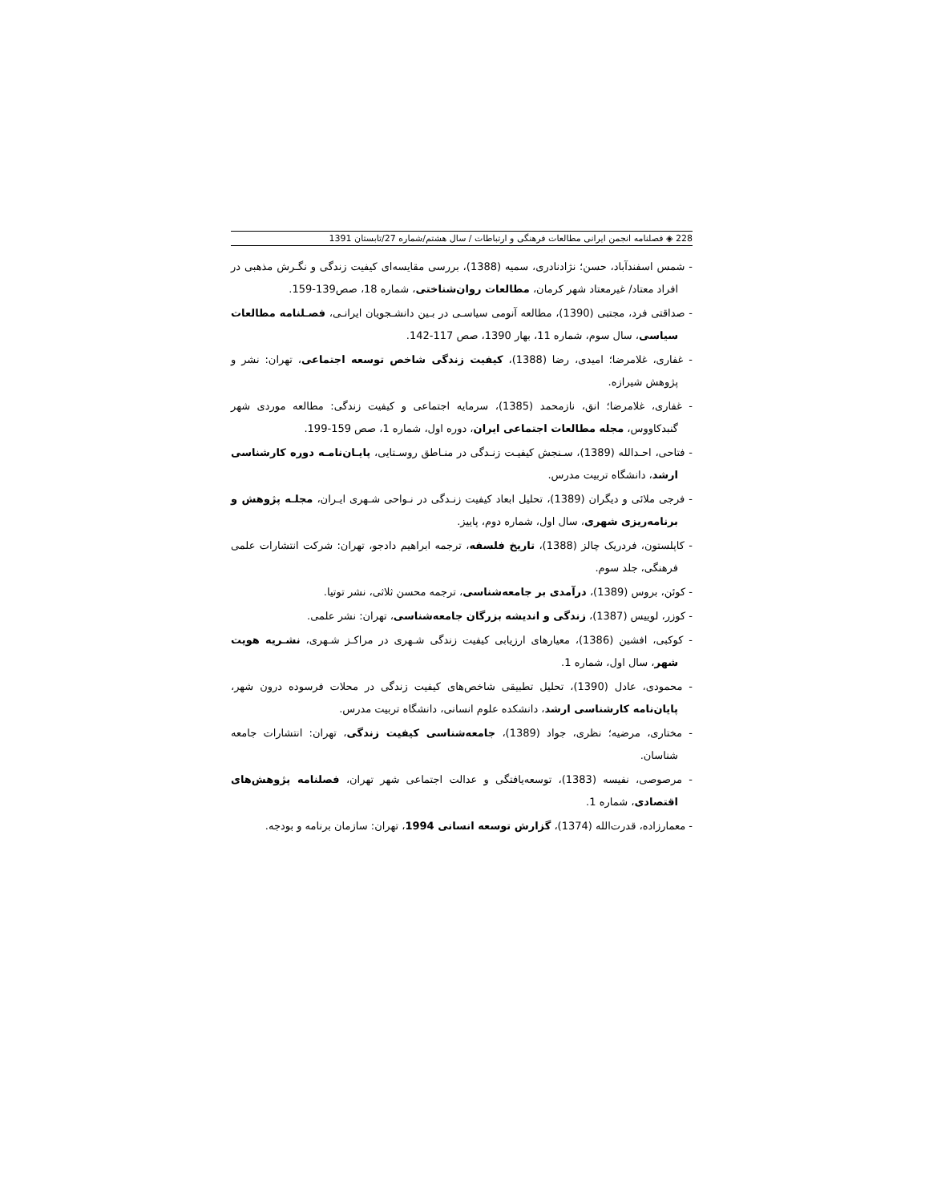228 ◈ فصلنامه انجمن ایرانی مطالعات فرهنگی و ارتباطات / سال هشتم/شماره 27/تابستان 1391
- شمس اسفندآباد، حسن؛ نژادنادری، سمیه (1388)، بررسی مقایسه‌ای کیفیت زندگی و نگـرش مذهبی در افراد معتاد/ غیرمعتاد شهر کرمان، مطالعات روان‌شناختی، شماره 18، صص139-159.
- صداقتی فرد، مجتبی (1390)، مطالعه آنومی سیاسـی در بـین دانشـجویان ایرانـی، فصـلنامه مطالعات سیاسی، سال سوم، شماره 11، بهار 1390، صص 117-142.
- غفاری، غلامرضا؛ امیدی، رضا (1388)، کیفیت زندگی شاخص توسعه اجتماعی، تهران: نشر و پژوهش شیرازه.
- غفاری، غلامرضا؛ انق، نازمحمد (1385)، سرمایه اجتماعی و کیفیت زندگی: مطالعه موردی شهر گنبدکاووس، مجله مطالعات اجتماعی ایران، دوره اول، شماره 1، صص 159-199.
- فتاحی، احـدالله (1389)، سـنجش کیفیـت زنـدگی در منـاطق روسـتایی، پایـان‌نامـه دوره کارشناسی ارشد، دانشگاه تربیت مدرس.
- فرجی ملائی و دیگران (1389)، تحلیل ابعاد کیفیت زنـدگی در نـواحی شـهری ایـران، مجلـه پژوهش و برنامه‌ریزی شهری، سال اول، شماره دوم، پاییز.
- کاپلستون، فردریک چالز (1388)، تاریخ فلسفه، ترجمه ابراهیم دادجو، تهران: شرکت انتشارات علمی فرهنگی، جلد سوم.
- کوئن، بروس (1389)، درآمدی بر جامعه‌شناسی، ترجمه محسن ثلاثی، نشر توتیا.
- کوزر، لوییس (1387)، زندگی و اندیشه بزرگان جامعه‌شناسی، تهران: نشر علمی.
- کوکبی، افشین (1386)، معیارهای ارزیابی کیفیت زندگی شـهری در مراکـز شـهری، نشـریه هویت شهر، سال اول، شماره 1.
- محمودی، عادل (1390)، تحلیل تطبیقی شاخص‌های کیفیت زندگی در محلات فرسوده درون شهر، پایان‌نامه کارشناسی ارشد، دانشکده علوم انسانی، دانشگاه تربیت مدرس.
- مختاری، مرضیه؛ نظری، جواد (1389)، جامعه‌شناسی کیفیت زندگی، تهران: انتشارات جامعه شناسان.
- مرصوصی، نفیسه (1383)، توسعه‌یافتگی و عدالت اجتماعی شهر تهران، فصلنامه پژوهش‌های اقتصادی، شماره 1.
- معمارزاده، قدرت‌الله (1374)، گزارش توسعه انسانی 1994، تهران: سازمان برنامه و بودجه.